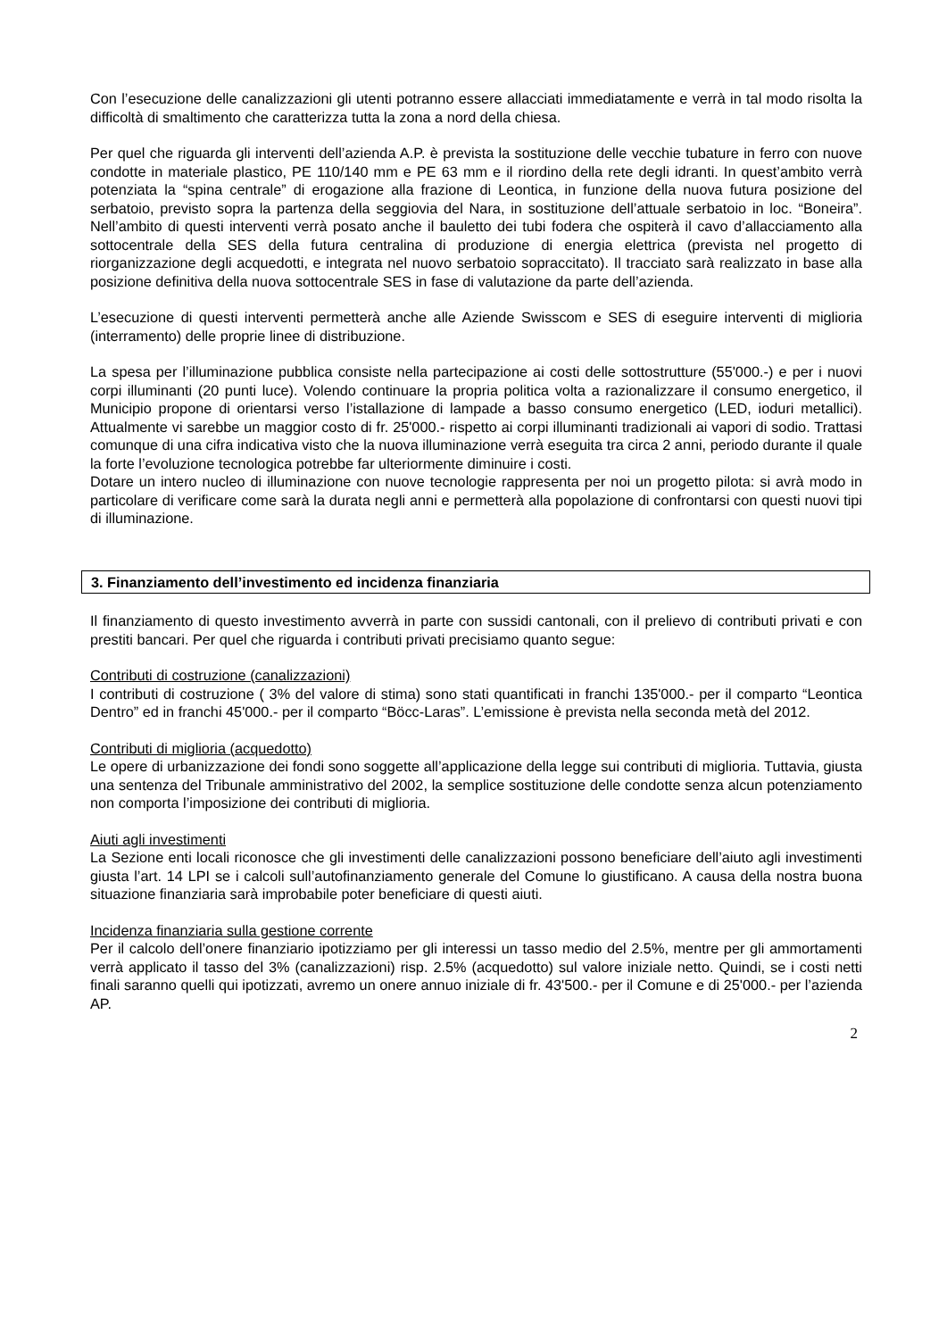Con l’esecuzione delle canalizzazioni gli utenti potranno essere allacciati immediatamente e verrà in tal modo risolta la difficoltà di smaltimento che caratterizza tutta la zona a nord della chiesa.
Per quel che riguarda gli interventi dell’azienda A.P. è prevista la sostituzione delle vecchie tubature in ferro con nuove condotte in materiale plastico, PE 110/140 mm e PE 63 mm e il riordino della rete degli idranti. In quest’ambito verrà potenziata la “spina centrale” di erogazione alla frazione di Leontica, in funzione della nuova futura posizione del serbatoio, previsto sopra la partenza della seggiovia del Nara, in sostituzione dell’attuale serbatoio in loc. “Boneira”. Nell’ambito di questi interventi verrà posato anche il bauletto dei tubi fodera che ospiterà il cavo d’allacciamento alla sottocentrale della SES della futura centralina di produzione di energia elettrica (prevista nel progetto di riorganizzazione degli acquedotti, e integrata nel nuovo serbatoio sopraccitato). Il tracciato sarà realizzato in base alla posizione definitiva della nuova sottocentrale SES in fase di valutazione da parte dell’azienda.
L’esecuzione di questi interventi permetterà anche alle Aziende Swisscom e SES di eseguire interventi di miglioria (interramento) delle proprie linee di distribuzione.
La spesa per l’illuminazione pubblica consiste nella partecipazione ai costi delle sottostrutture (55'000.-) e per i nuovi corpi illuminanti (20 punti luce). Volendo continuare la propria politica volta a razionalizzare il consumo energetico, il Municipio propone di orientarsi verso l’istallazione di lampade a basso consumo energetico (LED, ioduri metallici). Attualmente vi sarebbe un maggior costo di fr. 25'000.- rispetto ai corpi illuminanti tradizionali ai vapori di sodio. Trattasi comunque di una cifra indicativa visto che la nuova illuminazione verrà eseguita tra circa 2 anni, periodo durante il quale la forte l’evoluzione tecnologica potrebbe far ulteriormente diminuire i costi.
Dotare un intero nucleo di illuminazione con nuove tecnologie rappresenta per noi un progetto pilota: si avrà modo in particolare di verificare come sarà la durata negli anni e permetterà alla popolazione di confrontarsi con questi nuovi tipi di illuminazione.
3. Finanziamento dell’investimento ed incidenza finanziaria
Il finanziamento di questo investimento avverrà in parte con sussidi cantonali, con il prelievo di contributi privati e con prestiti bancari. Per quel che riguarda i contributi privati precisiamo quanto segue:
Contributi di costruzione (canalizzazioni)
I contributi di costruzione ( 3% del valore di stima) sono stati quantificati in franchi 135'000.- per il comparto “Leontica Dentro” ed in franchi 45'000.- per il comparto “Böcc-Laras”. L’emissione è prevista nella seconda metà del 2012.
Contributi di miglioria (acquedotto)
Le opere di urbanizzazione dei fondi sono soggette all’applicazione della legge sui contributi di miglioria. Tuttavia, giusta una sentenza del Tribunale amministrativo del 2002, la semplice sostituzione delle condotte senza alcun potenziamento non comporta l’imposizione dei contributi di miglioria.
Aiuti agli investimenti
La Sezione enti locali riconosce che gli investimenti delle canalizzazioni possono beneficiare dell’aiuto agli investimenti giusta l’art. 14 LPI se i calcoli sull’autofinanziamento generale del Comune lo giustificano. A causa della nostra buona situazione finanziaria sarà improbabile poter beneficiare di questi aiuti.
Incidenza finanziaria sulla gestione corrente
Per il calcolo dell’onere finanziario ipotizziamo per gli interessi un tasso medio del 2.5%, mentre per gli ammortamenti verrà applicato il tasso del 3% (canalizzazioni) risp. 2.5% (acquedotto) sul valore iniziale netto. Quindi, se i costi netti finali saranno quelli qui ipotizzati, avremo un onere annuo iniziale di fr. 43'500.- per il Comune e di 25'000.- per l’azienda AP.
2